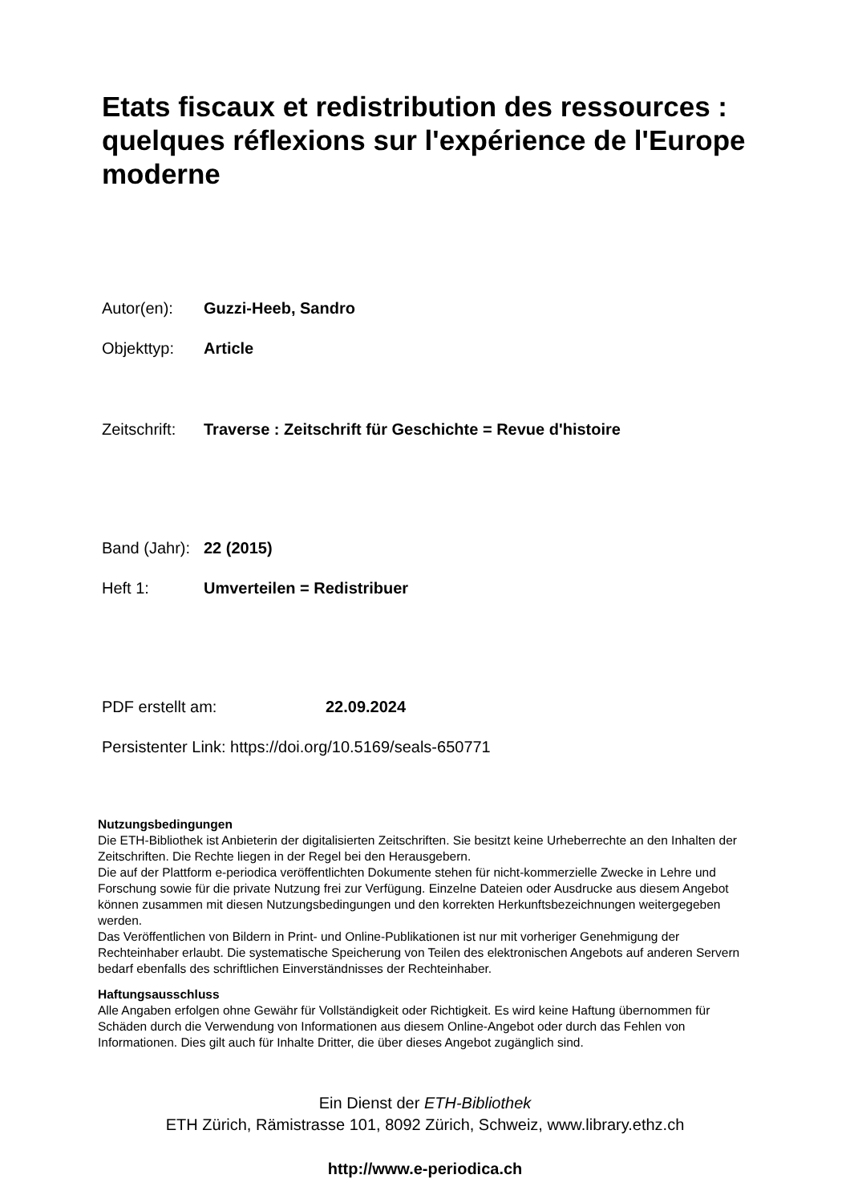Etats fiscaux et redistribution des ressources : quelques réflexions sur l'expérience de l'Europe moderne
Autor(en): Guzzi-Heeb, Sandro
Objekttyp: Article
Zeitschrift: Traverse : Zeitschrift für Geschichte = Revue d'histoire
Band (Jahr): 22 (2015)
Heft 1: Umverteilen = Redistribuer
PDF erstellt am: 22.09.2024
Persistenter Link: https://doi.org/10.5169/seals-650771
Nutzungsbedingungen
Die ETH-Bibliothek ist Anbieterin der digitalisierten Zeitschriften. Sie besitzt keine Urheberrechte an den Inhalten der Zeitschriften. Die Rechte liegen in der Regel bei den Herausgebern.
Die auf der Plattform e-periodica veröffentlichten Dokumente stehen für nicht-kommerzielle Zwecke in Lehre und Forschung sowie für die private Nutzung frei zur Verfügung. Einzelne Dateien oder Ausdrucke aus diesem Angebot können zusammen mit diesen Nutzungsbedingungen und den korrekten Herkunftsbezeichnungen weitergegeben werden.
Das Veröffentlichen von Bildern in Print- und Online-Publikationen ist nur mit vorheriger Genehmigung der Rechteinhaber erlaubt. Die systematische Speicherung von Teilen des elektronischen Angebots auf anderen Servern bedarf ebenfalls des schriftlichen Einverständnisses der Rechteinhaber.
Haftungsausschluss
Alle Angaben erfolgen ohne Gewähr für Vollständigkeit oder Richtigkeit. Es wird keine Haftung übernommen für Schäden durch die Verwendung von Informationen aus diesem Online-Angebot oder durch das Fehlen von Informationen. Dies gilt auch für Inhalte Dritter, die über dieses Angebot zugänglich sind.
Ein Dienst der ETH-Bibliothek
ETH Zürich, Rämistrasse 101, 8092 Zürich, Schweiz, www.library.ethz.ch
http://www.e-periodica.ch